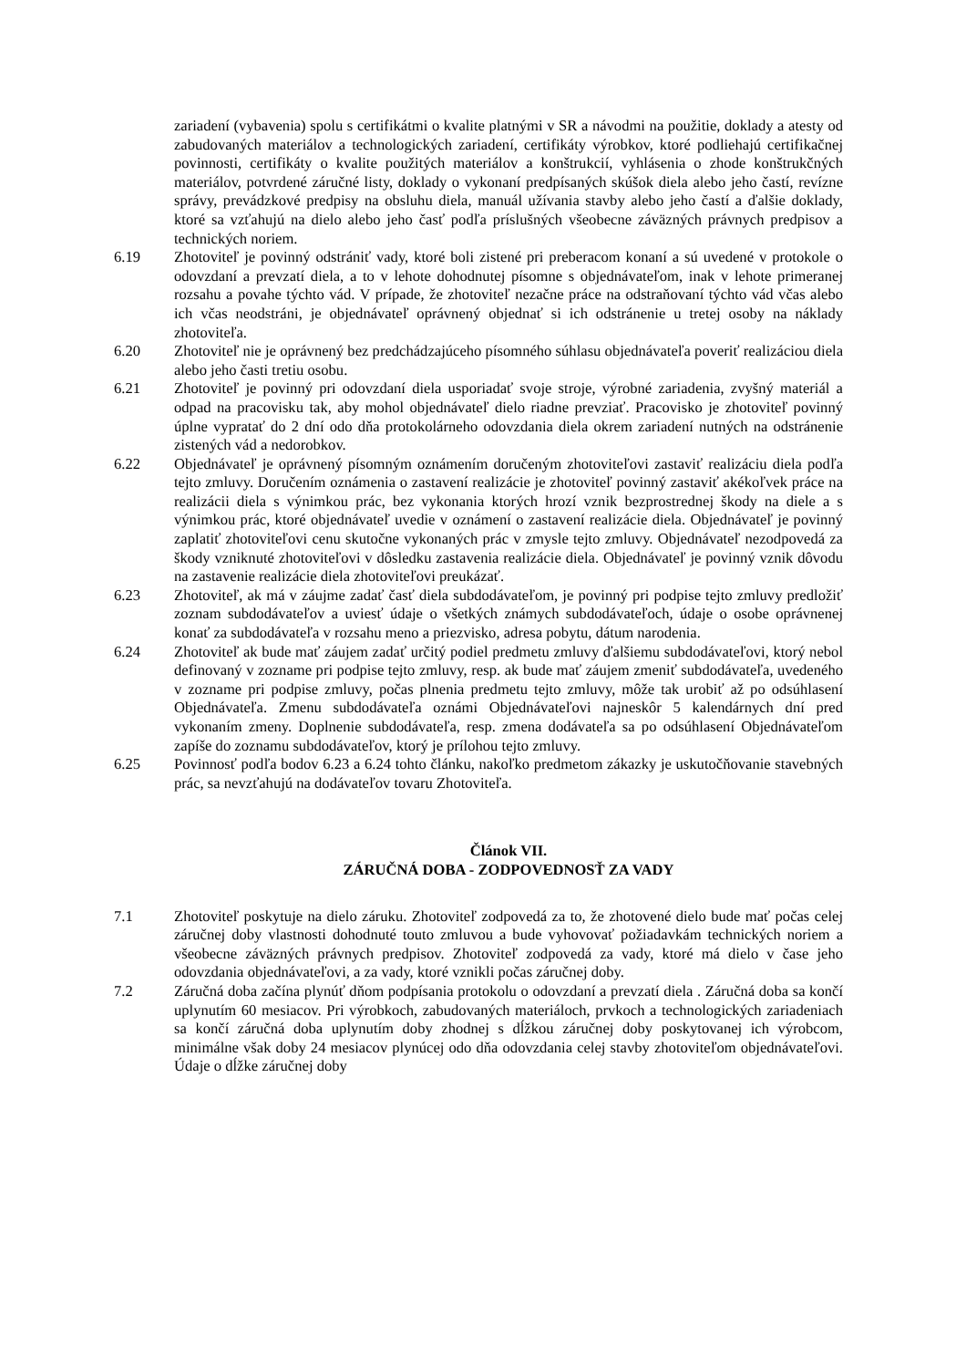zariadení (vybavenia) spolu s certifikátmi o kvalite platnými v SR a návodmi na použitie, doklady a atesty od zabudovaných materiálov a technologických zariadení, certifikáty výrobkov, ktoré podliehajú certifikačnej povinnosti, certifikáty o kvalite použitých materiálov a konštrukcií, vyhlásenia o zhode konštrukčných materiálov, potvrdené záručné listy, doklady o vykonaní predpísaných skúšok diela alebo jeho častí, revízne správy, prevádzkové predpisy na obsluhu diela, manuál užívania stavby alebo jeho častí a ďalšie doklady, ktoré sa vzťahujú na dielo alebo jeho časť podľa príslušných všeobecne záväzných právnych predpisov a technických noriem.
6.19 Zhotoviteľ je povinný odstrániť vady, ktoré boli zistené pri preberacom konaní a sú uvedené v protokole o odovzdaní a prevzatí diela, a to v lehote dohodnutej písomne s objednávateľom, inak v lehote primeranej rozsahu a povahe týchto vád. V prípade, že zhotoviteľ nezačne práce na odstraňovaní týchto vád včas alebo ich včas neodstráni, je objednávateľ oprávnený objednať si ich odstránenie u tretej osoby na náklady zhotoviteľa.
6.20 Zhotoviteľ nie je oprávnený bez predchádzajúceho písomného súhlasu objednávateľa poveriť realizáciou diela alebo jeho časti tretiu osobu.
6.21 Zhotoviteľ je povinný pri odovzdaní diela usporiadať svoje stroje, výrobné zariadenia, zvyšný materiál a odpad na pracovisku tak, aby mohol objednávateľ dielo riadne prevziať. Pracovisko je zhotoviteľ povinný úplne vypratať do 2 dní odo dňa protokolárneho odovzdania diela okrem zariadení nutných na odstránenie zistených vád a nedorobkov.
6.22 Objednávateľ je oprávnený písomným oznámením doručeným zhotoviteľovi zastaviť realizáciu diela podľa tejto zmluvy. Doručením oznámenia o zastavení realizácie je zhotoviteľ povinný zastaviť akékoľvek práce na realizácii diela s výnimkou prác, bez vykonania ktorých hrozí vznik bezprostrednej škody na diele a s výnimkou prác, ktoré objednávateľ uvedie v oznámení o zastavení realizácie diela. Objednávateľ je povinný zaplatiť zhotoviteľovi cenu skutočne vykonaných prác v zmysle tejto zmluvy. Objednávateľ nezodpovedá za škody vzniknuté zhotoviteľovi v dôsledku zastavenia realizácie diela. Objednávateľ je povinný vznik dôvodu na zastavenie realizácie diela zhotoviteľovi preukázať.
6.23 Zhotoviteľ, ak má v záujme zadať časť diela subdodávateľom, je povinný pri podpise tejto zmluvy predložiť zoznam subdodávateľov a uviesť údaje o všetkých známych subdodávateľoch, údaje o osobe oprávnenej konať za subdodávateľa v rozsahu meno a priezvisko, adresa pobytu, dátum narodenia.
6.24 Zhotoviteľ ak bude mať záujem zadať určitý podiel predmetu zmluvy ďalšiemu subdodávateľovi, ktorý nebol definovaný v zozname pri podpise tejto zmluvy, resp. ak bude mať záujem zmeniť subdodávateľa, uvedeného v zozname pri podpise zmluvy, počas plnenia predmetu tejto zmluvy, môže tak urobiť až po odsúhlasení Objednávateľa. Zmenu subdodávateľa oznámi Objednávateľovi najneskôr 5 kalendárnych dní pred vykonaním zmeny. Doplnenie subdodávateľa, resp. zmena dodávateľa sa po odsúhlasení Objednávateľom zapíše do zoznamu subdodávateľov, ktorý je prílohou tejto zmluvy.
6.25 Povinnosť podľa bodov 6.23 a 6.24 tohto článku, nakoľko predmetom zákazky je uskutočňovanie stavebných prác, sa nevzťahujú na dodávateľov tovaru Zhotoviteľa.
Článok VII.
ZÁRUČNÁ DOBA - ZODPOVEDNOSŤ ZA VADY
7.1 Zhotoviteľ poskytuje na dielo záruku. Zhotoviteľ zodpovedá za to, že zhotovené dielo bude mať počas celej záručnej doby vlastnosti dohodnuté touto zmluvou a bude vyhovovať požiadavkám technických noriem a všeobecne záväzných právnych predpisov. Zhotoviteľ zodpovedá za vady, ktoré má dielo v čase jeho odovzdania objednávateľovi, a za vady, ktoré vznikli počas záručnej doby.
7.2 Záručná doba začína plynúť dňom podpísania protokolu o odovzdaní a prevzatí diela . Záručná doba sa končí uplynutím 60 mesiacov. Pri výrobkoch, zabudovaných materiáloch, prvkoch a technologických zariadeniach sa končí záručná doba uplynutím doby zhodnej s dĺžkou záručnej doby poskytovanej ich výrobcom, minimálne však doby 24 mesiacov plynúcej odo dňa odovzdania celej stavby zhotoviteľom objednávateľovi. Údaje o dĺžke záručnej doby